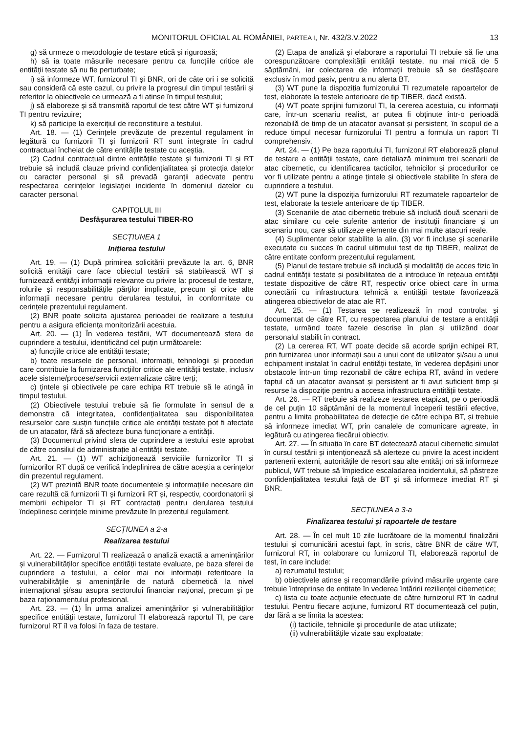MONITORUL OFICIAL AL ROMÂNIEI, PARTEA I, Nr. 432/3.V.2022 13
g) să urmeze o metodologie de testare etică și riguroasă;
h) să ia toate măsurile necesare pentru ca funcțiile critice ale entității testate să nu fie perturbate;
i) să informeze WT, furnizorul TI și BNR, ori de câte ori i se solicită sau consideră că este cazul, cu privire la progresul din timpul testării și referitor la obiectivele ce urmează a fi atinse în timpul testului;
j) să elaboreze și să transmită raportul de test către WT și furnizorul TI pentru revizuire;
k) să participe la exercițiul de reconstituire a testului.
Art. 18. — (1) Cerințele prevăzute de prezentul regulament în legătură cu furnizorii TI și furnizorii RT sunt integrate în cadrul contractual încheiat de către entitățile testate cu aceștia.
(2) Cadrul contractual dintre entitățile testate și furnizorii TI și RT trebuie să includă clauze privind confidențialitatea și protecția datelor cu caracter personal și să prevadă garanții adecvate pentru respectarea cerințelor legislației incidente în domeniul datelor cu caracter personal.
CAPITOLUL III
Desfășurarea testului TIBER-RO
SECȚIUNEA 1
Inițierea testului
Art. 19. — (1) După primirea solicitării prevăzute la art. 6, BNR solicită entității care face obiectul testării să stabilească WT și furnizează entității informații relevante cu privire la: procesul de testare, rolurile și responsabilitățile părților implicate, precum și orice alte informații necesare pentru derularea testului, în conformitate cu cerințele prezentului regulament.
(2) BNR poate solicita ajustarea perioadei de realizare a testului pentru a asigura eficiența monitorizării acestuia.
Art. 20. — (1) În vederea testării, WT documentează sfera de cuprindere a testului, identificând cel puțin următoarele:
a) funcțiile critice ale entității testate;
b) toate resursele de personal, informații, tehnologii și proceduri care contribuie la furnizarea funcțiilor critice ale entității testate, inclusiv acele sisteme/procese/servicii externalizate către terți;
c) țintele și obiectivele pe care echipa RT trebuie să le atingă în timpul testului.
(2) Obiectivele testului trebuie să fie formulate în sensul de a demonstra că integritatea, confidențialitatea sau disponibilitatea resurselor care susțin funcțiile critice ale entității testate pot fi afectate de un atacator, fără să afecteze buna funcționare a entității.
(3) Documentul privind sfera de cuprindere a testului este aprobat de către consiliul de administrație al entității testate.
Art. 21. — (1) WT achiziționează serviciile furnizorilor TI și furnizorilor RT după ce verifică îndeplinirea de către aceștia a cerințelor din prezentul regulament.
(2) WT prezintă BNR toate documentele și informațiile necesare din care rezultă că furnizorii TI și furnizorii RT și, respectiv, coordonatorii și membrii echipelor TI și RT contractați pentru derularea testului îndeplinesc cerințele minime prevăzute în prezentul regulament.
SECȚIUNEA a 2-a
Realizarea testului
Art. 22. — Furnizorul TI realizează o analiză exactă a amenințărilor și vulnerabilităților specifice entității testate evaluate, pe baza sferei de cuprindere a testului, a celor mai noi informații referitoare la vulnerabilitățile și amenințările de natură cibernetică la nivel internațional și/sau asupra sectorului financiar național, precum și pe baza raționamentului profesional.
Art. 23. — (1) În urma analizei amenințărilor și vulnerabilităților specifice entității testate, furnizorul TI elaborează raportul TI, pe care furnizorul RT îl va folosi în faza de testare.
(2) Etapa de analiză și elaborare a raportului TI trebuie să fie una corespunzătoare complexității entității testate, nu mai mică de 5 săptămâni, iar colectarea de informații trebuie să se desfășoare exclusiv în mod pasiv, pentru a nu alerta BT.
(3) WT pune la dispoziția furnizorului TI rezumatele rapoartelor de test, elaborate la testele anterioare de tip TIBER, dacă există.
(4) WT poate sprijini furnizorul TI, la cererea acestuia, cu informații care, într-un scenariu realist, ar putea fi obținute într-o perioadă rezonabilă de timp de un atacator avansat și persistent, în scopul de a reduce timpul necesar furnizorului TI pentru a formula un raport TI comprehensiv.
Art. 24. — (1) Pe baza raportului TI, furnizorul RT elaborează planul de testare a entității testate, care detaliază minimum trei scenarii de atac cibernetic, cu identificarea tacticilor, tehnicilor și procedurilor ce vor fi utilizate pentru a atinge țintele și obiectivele stabilite în sfera de cuprindere a testului.
(2) WT pune la dispoziția furnizorului RT rezumatele rapoartelor de test, elaborate la testele anterioare de tip TIBER.
(3) Scenariile de atac cibernetic trebuie să includă două scenarii de atac similare cu cele suferite anterior de instituții financiare și un scenariu nou, care să utilizeze elemente din mai multe atacuri reale.
(4) Suplimentar celor stabilite la alin. (3) vor fi incluse și scenariile executate cu succes în cadrul ultimului test de tip TIBER, realizat de către entitate conform prezentului regulament.
(5) Planul de testare trebuie să includă și modalități de acces fizic în cadrul entității testate și posibilitatea de a introduce în rețeaua entității testate dispozitive de către RT, respectiv orice obiect care în urma conectării cu infrastructura tehnică a entității testate favorizează atingerea obiectivelor de atac ale RT.
Art. 25. — (1) Testarea se realizează în mod controlat și documentat de către RT, cu respectarea planului de testare a entității testate, urmând toate fazele descrise în plan și utilizând doar personalul stabilit în contract.
(2) La cererea RT, WT poate decide să acorde sprijin echipei RT, prin furnizarea unor informații sau a unui cont de utilizator și/sau a unui echipament instalat în cadrul entității testate, în vederea depășirii unor obstacole într-un timp rezonabil de către echipa RT, având în vedere faptul că un atacator avansat și persistent ar fi avut suficient timp și resurse la dispoziție pentru a accesa infrastructura entității testate.
Art. 26. — RT trebuie să realizeze testarea etapizat, pe o perioadă de cel puțin 10 săptămâni de la momentul începerii testării efective, pentru a limita probabilitatea de detecție de către echipa BT, și trebuie să informeze imediat WT, prin canalele de comunicare agreate, în legătură cu atingerea fiecărui obiectiv.
Art. 27. — În situația în care BT detectează atacul cibernetic simulat în cursul testării și intenționează să alerteze cu privire la acest incident partenerii externi, autoritățile de resort sau alte entități ori să informeze publicul, WT trebuie să împiedice escaladarea incidentului, să păstreze confidențialitatea testului față de BT și să informeze imediat RT și BNR.
SECȚIUNEA a 3-a
Finalizarea testului și rapoartele de testare
Art. 28. — În cel mult 10 zile lucrătoare de la momentul finalizării testului și comunicării acestui fapt, în scris, către BNR de către WT, furnizorul RT, în colaborare cu furnizorul TI, elaborează raportul de test, în care include:
a) rezumatul testului;
b) obiectivele atinse și recomandările privind măsurile urgente care trebuie întreprinse de entitate în vederea întăririi rezilienței cibernetice;
c) lista cu toate acțiunile efectuate de către furnizorul RT în cadrul testului. Pentru fiecare acțiune, furnizorul RT documentează cel puțin, dar fără a se limita la acestea:
(i) tacticile, tehnicile și procedurile de atac utilizate;
(ii) vulnerabilitățile vizate sau exploatate;